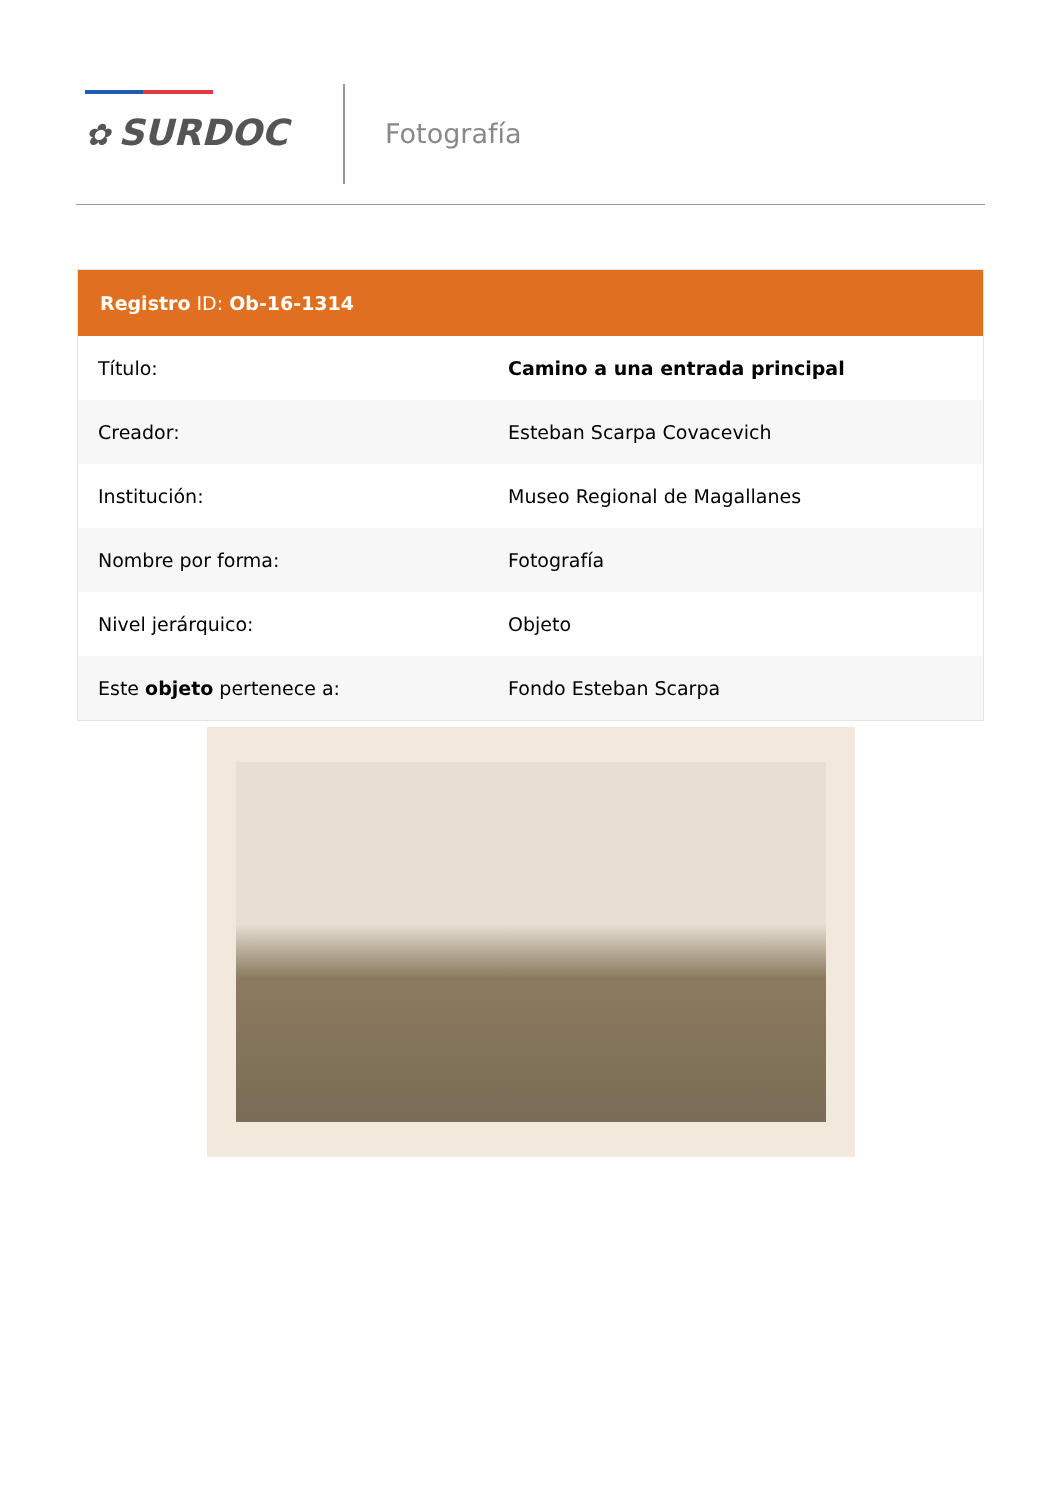✿ SURDOC Fotografía
Registro ID: Ob-16-1314
| Título: | Camino a una entrada principal |
| Creador: | Esteban Scarpa Covacevich |
| Institución: | Museo Regional de Magallanes |
| Nombre por forma: | Fotografía |
| Nivel jerárquico: | Objeto |
| Este objeto pertenece a: | Fondo Esteban Scarpa |